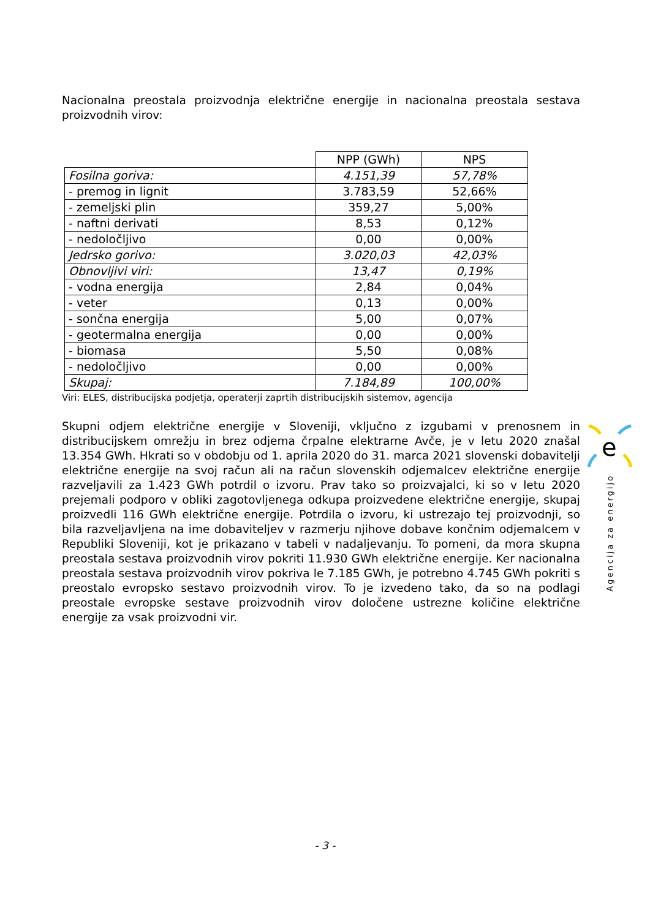Nacionalna preostala proizvodnja električne energije in nacionalna preostala sestava proizvodnih virov:
| | NPP (GWh) | NPS |
| Fosilna goriva: | 4.151,39 | 57,78% |
| - premog in lignit | 3.783,59 | 52,66% |
| - zemeljski plin | 359,27 | 5,00% |
| - naftni derivati | 8,53 | 0,12% |
| - nedoločljivo | 0,00 | 0,00% |
| Jedrsko gorivo: | 3.020,03 | 42,03% |
| Obnovljivi viri: | 13,47 | 0,19% |
| - vodna energija | 2,84 | 0,04% |
| - veter | 0,13 | 0,00% |
| - sončna energija | 5,00 | 0,07% |
| - geotermalna energija | 0,00 | 0,00% |
| - biomasa | 5,50 | 0,08% |
| - nedoločljivo | 0,00 | 0,00% |
| Skupaj: | 7.184,89 | 100,00% |
Viri: ELES, distribucijska podjetja, operaterji zaprtih distribucijskih sistemov, agencija
Skupni odjem električne energije v Sloveniji, vključno z izgubami v prenosnem in distribucijskem omrežju in brez odjema črpalne elektrarne Avče, je v letu 2020 znašal 13.354 GWh. Hkrati so v obdobju od 1. aprila 2020 do 31. marca 2021 slovenski dobavitelji električne energije na svoj račun ali na račun slovenskih odjemalcev električne energije razveljavili za 1.423 GWh potrdil o izvoru. Prav tako so proizvajalci, ki so v letu 2020 prejemali podporo v obliki zagotovljenega odkupa proizvedene električne energije, skupaj proizvedli 116 GWh električne energije. Potrdila o izvoru, ki ustrezajo tej proizvodnji, so bila razveljavljena na ime dobaviteljev v razmerju njihove dobave končnim odjemalcem v Republiki Sloveniji, kot je prikazano v tabeli v nadaljevanju. To pomeni, da mora skupna preostala sestava proizvodnih virov pokriti 11.930 GWh električne energije. Ker nacionalna preostala sestava proizvodnih virov pokriva le 7.185 GWh, je potrebno 4.745 GWh pokriti s preostalo evropsko sestavo proizvodnih virov. To je izvedeno tako, da so na podlagi preostale evropske sestave proizvodnih virov določene ustrezne količine električne energije za vsak proizvodni vir.
e
Agencija za energijo
- 3 -